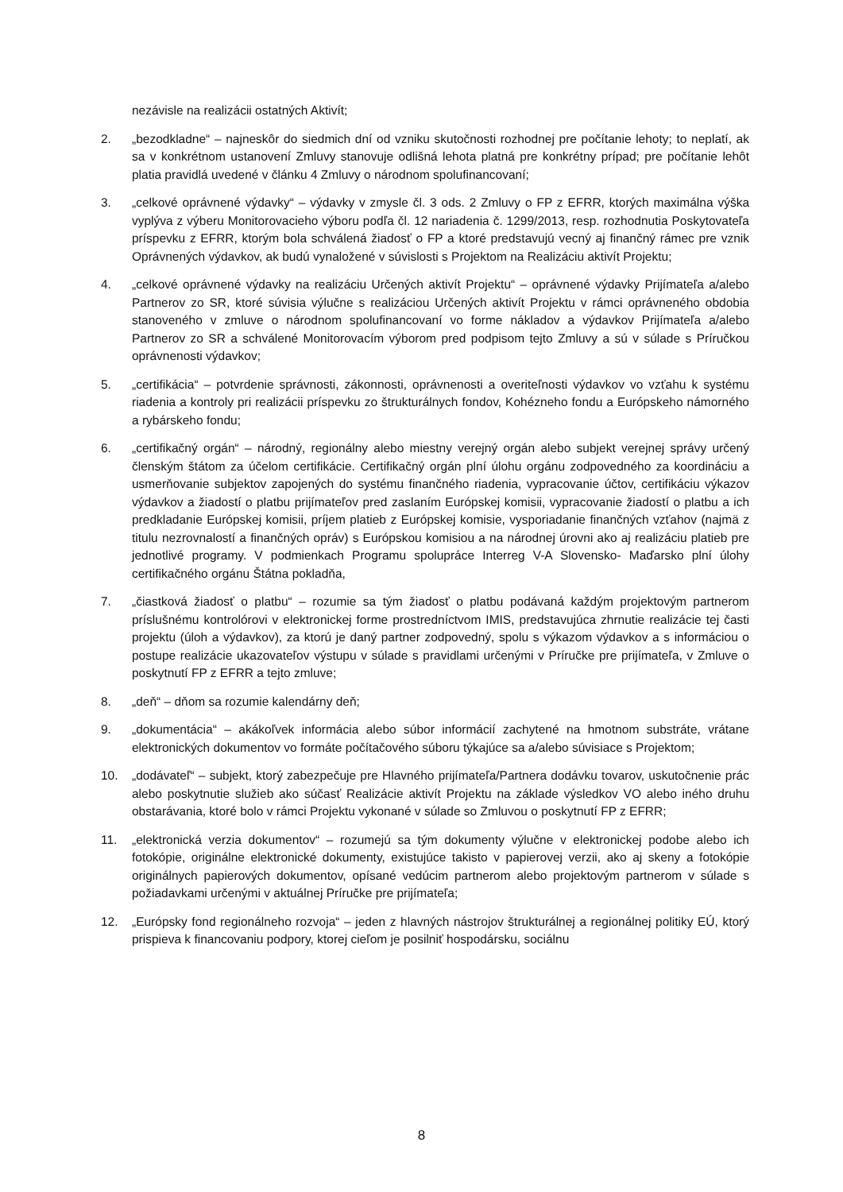nezávisle na realizácii ostatných Aktivít;
2. „bezodkladne“ – najneskôr do siedmich dní od vzniku skutočnosti rozhodnej pre počítanie lehoty; to neplatí, ak sa v konkrétnom ustanovení Zmluvy stanovuje odlišná lehota platná pre konkrétny prípad; pre počítanie lehôt platia pravidlá uvedené v článku 4 Zmluvy o národnom spolufinancovaní;
3. „celkové oprávnené výdavky“ – výdavky v zmysle čl. 3 ods. 2 Zmluvy o FP z EFRR, ktorých maximálna výška vyplýva z výberu Monitorovacieho výboru podľa čl. 12 nariadenia č. 1299/2013, resp. rozhodnutia Poskytovateľa príspevku z EFRR, ktorým bola schválená žiadosť o FP a ktoré predstavujú vecný aj finančný rámec pre vznik Oprávnených výdavkov, ak budú vynaložené v súvislosti s Projektom na Realizáciu aktivít Projektu;
4. „celkové oprávnené výdavky na realizáciu Určených aktivít Projektu“ – oprávnené výdavky Prijímateľa a/alebo Partnerov zo SR, ktoré súvisia výlučne s realizáciou Určených aktivít Projektu v rámci oprávneného obdobia stanoveného v zmluve o národnom spolufinancovaní vo forme nákladov a výdavkov Prijímateľa a/alebo Partnerov zo SR a schválené Monitorovacím výborom pred podpisom tejto Zmluvy a sú v súlade s Príručkou oprávnenosti výdavkov;
5. „certifikácia“ – potvrdenie správnosti, zákonnosti, oprávnenosti a overiteľnosti výdavkov vo vzťahu k systému riadenia a kontroly pri realizácii príspevku zo štrukturálnych fondov, Kohézneho fondu a Európskeho námorného a rybárskeho fondu;
6. „certifikačný orgán“ – národný, regionálny alebo miestny verejný orgán alebo subjekt verejnej správy určený členským štátom za účelom certifikácie. Certifikačný orgán plní úlohu orgánu zodpovedného za koordináciu a usmerňovanie subjektov zapojených do systému finančného riadenia, vypracovanie účtov, certifikáciu výkazov výdavkov a žiadostí o platbu prijímateľov pred zaslaním Európskej komisii, vypracovanie žiadostí o platbu a ich predkladanie Európskej komisii, príjem platieb z Európskej komisie, vysporiadanie finančných vzťahov (najmä z titulu nezrovnalostí a finančných opráv) s Európskou komisiou a na národnej úrovni ako aj realizáciu platieb pre jednotlivé programy. V podmienkach Programu spolupráce Interreg V-A Slovensko- Maďarsko plní úlohy certifikačného orgánu Štátna pokladňa,
7. „čiastková žiadosť o platbu“ – rozumie sa tým žiadosť o platbu podávaná každým projektovým partnerom príslušnému kontrolórovi v elektronickej forme prostredníctvom IMIS, predstavujúca zhrnutie realizácie tej časti projektu (úloh a výdavkov), za ktorú je daný partner zodpovedný, spolu s výkazom výdavkov a s informáciou o postupe realizácie ukazovateľov výstupu v súlade s pravidlami určenými v Príručke pre prijímateľa, v Zmluve o poskytnutí FP z EFRR a tejto zmluve;
8. „deň“ – dňom sa rozumie kalendárny deň;
9. „dokumentácia“ – akákoľvek informácia alebo súbor informácií zachytené na hmotnom substráte, vrátane elektronických dokumentov vo formáte počítačového súboru týkajúce sa a/alebo súvisiace s Projektom;
10. „dodávateľ“ – subjekt, ktorý zabezpečuje pre Hlavného prijímateľa/Partnera dodávku tovarov, uskutočnenie prác alebo poskytnutie služieb ako súčasť Realizácie aktivít Projektu na základe výsledkov VO alebo iného druhu obstarávania, ktoré bolo v rámci Projektu vykonané v súlade so Zmluvou o poskytnutí FP z EFRR;
11. „elektronická verzia dokumentov“ – rozumejú sa tým dokumenty výlučne v elektronickej podobe alebo ich fotokópie, originálne elektronické dokumenty, existujúce takisto v papierovej verzii, ako aj skeny a fotokópie originálnych papierových dokumentov, opísané vedúcim partnerom alebo projektovým partnerom v súlade s požiadavkami určenými v aktuálnej Príručke pre prijímateľa;
12. „Európsky fond regionálneho rozvoja“ – jeden z hlavných nástrojov štrukturálnej a regionálnej politiky EÚ, ktorý prispieva k financovaniu podpory, ktorej cieľom je posilniť hospodársku, sociálnu
8